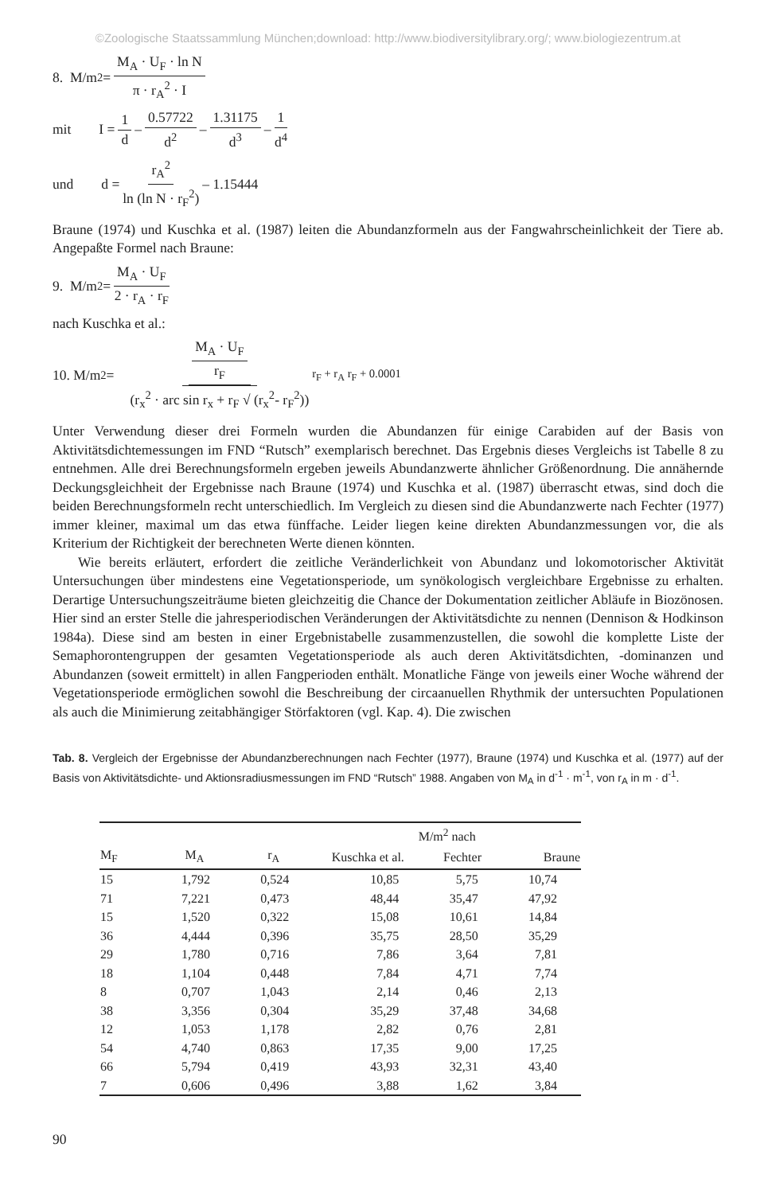©Zoologische Staatssammlung München;download: http://www.biodiversitylibrary.org/; www.biologiezentrum.at
8. M/m<sup>2</sup> = M<sub>A</sub> · U<sub>F</sub> · ln N π · r<sub>A</sub><sup>2</sup> · I
mit I = 1 d – 0.57722 d<sup>2</sup> – 1.31175 d<sup>3</sup> – 1 d<sup>4</sup>
und d = r<sub>A</sub><sup>2</sup> ln (ln N · r<sub>F</sub><sup>2</sup>) – 1.15444
Braune (1974) und Kuschka et al. (1987) leiten die Abundanzformeln aus der Fangwahrscheinlichkeit der Tiere ab. Angepaßte Formel nach Braune:
9. M/m<sup>2</sup> = M<sub>A</sub> · U<sub>F</sub> 2 · r<sub>A</sub> · r<sub>F</sub>
nach Kuschka et al.:
10. M/m<sup>2</sup> = M<sub>A</sub> · U<sub>F</sub> r<sub>F</sub> (r<sub>x</sub><sup>2</sup> · arc sin r<sub>x</sub> + r<sub>F</sub> √ (r<sub>x</sub><sup>2</sup>- r<sub>F</sub><sup>2</sup>)) r<sub>F</sub> + r<sub>A</sub> r<sub>F</sub> + 0.0001
Unter Verwendung dieser drei Formeln wurden die Abundanzen für einige Carabiden auf der Basis von Aktivitätsdichtemessungen im FND “Rutsch” exemplarisch berechnet. Das Ergebnis dieses Vergleichs ist Tabelle 8 zu entnehmen. Alle drei Berechnungsformeln ergeben jeweils Abundanzwerte ähnlicher Größenordnung. Die annähernde Deckungsgleichheit der Ergebnisse nach Braune (1974) und Kuschka et al. (1987) überrascht etwas, sind doch die beiden Berechnungsformeln recht unterschiedlich. Im Vergleich zu diesen sind die Abundanzwerte nach Fechter (1977) immer kleiner, maximal um das etwa fünffache. Leider liegen keine direkten Abundanzmessungen vor, die als Kriterium der Richtigkeit der berechneten Werte dienen könnten.
Wie bereits erläutert, erfordert die zeitliche Veränderlichkeit von Abundanz und lokomotorischer Aktivität Untersuchungen über mindestens eine Vegetationsperiode, um synökologisch vergleichbare Ergebnisse zu erhalten. Derartige Untersuchungszeiträume bieten gleichzeitig die Chance der Dokumentation zeitlicher Abläufe in Biozönosen. Hier sind an erster Stelle die jahresperiodischen Veränderungen der Aktivitätsdichte zu nennen (Dennison & Hodkinson 1984a). Diese sind am besten in einer Ergebnistabelle zusammenzustellen, die sowohl die komplette Liste der Semaphorontengruppen der gesamten Vegetationsperiode als auch deren Aktivitätsdichten, -dominanzen und Abundanzen (soweit ermittelt) in allen Fangperioden enthält. Monatliche Fänge von jeweils einer Woche während der Vegetationsperiode ermöglichen sowohl die Beschreibung der circaanuellen Rhythmik der untersuchten Populationen als auch die Minimierung zeitabhängiger Störfaktoren (vgl. Kap. 4). Die zwischen
Tab. 8. Vergleich der Ergebnisse der Abundanzberechnungen nach Fechter (1977), Braune (1974) und Kuschka et al. (1977) auf der Basis von Aktivitätsdichte- und Aktionsradiusmessungen im FND “Rutsch” 1988. Angaben von M<sub>A</sub> in d<sup>-1</sup> · m<sup>-1</sup>, von r<sub>A</sub> in m · d<sup>-1</sup>.
| | | | M/m<sup>2</sup> nach | | |
| --- | --- | --- | --- | --- | --- |
| M<sub>F</sub> | M<sub>A</sub> | r<sub>A</sub> | Kuschka et al. | Fechter | Braune |
| 15 | 1,792 | 0,524 | 10,85 | 5,75 | 10,74 |
| 71 | 7,221 | 0,473 | 48,44 | 35,47 | 47,92 |
| 15 | 1,520 | 0,322 | 15,08 | 10,61 | 14,84 |
| 36 | 4,444 | 0,396 | 35,75 | 28,50 | 35,29 |
| 29 | 1,780 | 0,716 | 7,86 | 3,64 | 7,81 |
| 18 | 1,104 | 0,448 | 7,84 | 4,71 | 7,74 |
| 8 | 0,707 | 1,043 | 2,14 | 0,46 | 2,13 |
| 38 | 3,356 | 0,304 | 35,29 | 37,48 | 34,68 |
| 12 | 1,053 | 1,178 | 2,82 | 0,76 | 2,81 |
| 54 | 4,740 | 0,863 | 17,35 | 9,00 | 17,25 |
| 66 | 5,794 | 0,419 | 43,93 | 32,31 | 43,40 |
| 7 | 0,606 | 0,496 | 3,88 | 1,62 | 3,84 |
90